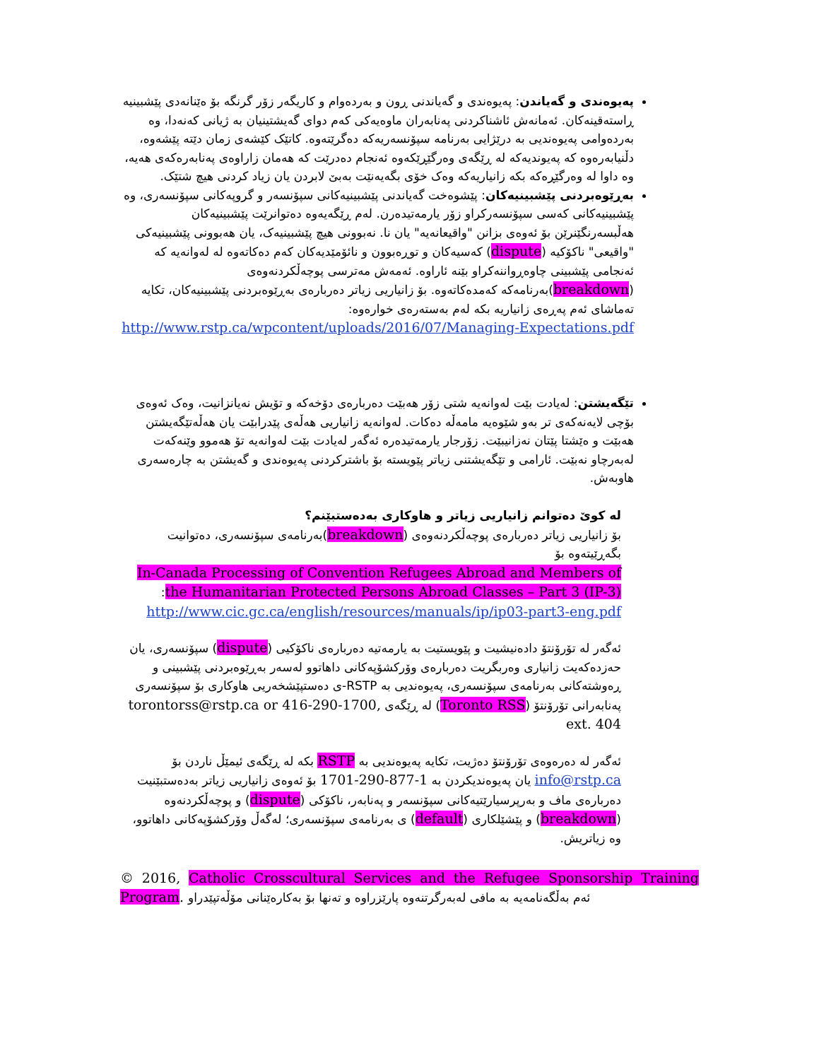پەیوەندی و گەیاندن: پەیوەندی و گەیاندنی ڕون و بەردەوام و کاریگەر زۆر گرنگە بۆ ەێنانەدی پێشبینیە ڕاستەقینەکان. ئەمانەش ئاشناکردنی پەنابەران ماوەیەکی کەم دوای گەیشتینیان بە ژیانی کەنەدا، وە بەردەوامی پەیوەندیی بە درێژایی بەرنامە سپۆنسەریەکە دەگرێتەوە. کاتێک کێشەی زمان دێتە پێشەوە، دڵنیابەرەوە کە پەیوندیەکە لە ڕێگەی وەرگێڕێکەوە ئەنجام دەدرێت کە هەمان زاراوەی پەنابەرەکەی هەیە، وە داوا لە وەرگێڕەکە بکە زانیاریەکە وەک خۆی بگەیەنێت بەبێ لابردن یان زیاد کردنی هیچ شتێک.
بەڕێوەبردنی پێشبینیەکان: پێشوەخت گەیاندنی پێشبینیەکانی سپۆنسەر و گروپەکانی سپۆنسەری، وە پێشبینیەکانی کەسی سپۆنسەرکراو زۆر یارمەتیدەرن. لەم ڕێگەیەوە دەتوانرێت پێشبینیەکان هەڵبسەرنگێنرێن بۆ ئەوەی بزانن "واقیعانەیە" یان نا. نەبوونی هیچ پێشبینیەک، یان هەبوونی پێشبینیەکی "واقیعی" ناکۆکیە (dispute) کەسیەکان و توڕەبوون و نائۆمێدیەکان کەم دەکاتەوە لە لەوانەیە کە ئەنجامی پێشبینی چاوەڕواننەکراو بێنە ئاراوە. ئەمەش مەترسی پوچەڵکردنەوەی (breakdown)بەرنامەکە کەمدەکاتەوە. بۆ زانیاریی زیاتر دەربارەی بەڕێوەبردنی پێشبینیەکان، تکایە تەماشای ئەم پەڕەی زانیاریە بکە لەم بەستەرەی خوارەوە:
http://www.rstp.ca/wpcontent/uploads/2016/07/Managing-Expectations.pdf
تێگەیشتن: لەیادت بێت لەوانەیە شتی زۆر هەبێت دەربارەی دۆخەکە و تۆیش نەیانزانیت، وەک ئەوەی بۆچی لایەنەکەی تر بەو شێوەیە مامەڵە دەکات. لەوانەیە زانیاریی هەڵەی پێدرابێت یان هەڵەتێگەیشتن هەبێت و ەێشتا پێتان نەزانیبێت. زۆرجار یارمەتیدەرە ئەگەر لەیادت بێت لەوانەیە تۆ هەموو وێنەکەت لەبەرچاو نەبێت. ئارامی و تێگەیشتنی زیاتر پێویستە بۆ باشترکردنی پەیوەندی و گەیشتن بە چارەسەری هاوبەش.
لە کوێ دەتوانم زانیاریی زیاتر و هاوکاری بەدەستبێنم؟
بۆ زانیاریی زیاتر دەربارەی پوچەڵکردنەوەی (breakdown)بەرنامەی سپۆنسەری، دەتوانیت بگەڕێیتەوە بۆ
In-Canada Processing of Convention Refugees Abroad and Members of the Humanitarian Protected Persons Abroad Classes – Part 3 (IP-3):
http://www.cic.gc.ca/english/resources/manuals/ip/ip03-part3-eng.pdf
ئەگەر لە تۆرۆنتۆ دادەنیشیت و پێویستیت بە یارمەتیە دەربارەی ناکۆکیی (dispute) سپۆنسەری، یان حەزدەکەیت زانیاری وەربگریت دەربارەی وۆرکشۆپەکانی داهاتوو لەسەر بەڕێوەبردنی پێشبینی و ڕەوشتەکانی بەرنامەی سپۆنسەری، پەیوەندیی بە RSTP-ی دەستپێشخەریی هاوکاری بۆ سپۆنسەری پەنابەرانی تۆرۆنتۆ (Toronto RSS) لە ڕێگەی torontorss@rstp.ca or 416-290-1700, ext. 404
ئەگەر لە دەرەوەی تۆرۆنتۆ دەژیت، تکایە پەیوەندیی بە RSTP بکە لە ڕێگەی ئیمێڵ ناردن بۆ info@rstp.ca یان پەیوەندیکردن بە 1-877-290-1701 بۆ ئەوەی زانیاریی زیاتر بەدەستبێنیت دەربارەی ماف و بەرپرسیارێتیەکانی سپۆنسەر و پەنابەر، ناکۆکی (dispute) و پوچەڵکردنەوە (breakdown) و پێشێلکاری (default) ی بەرنامەی سپۆنسەری؛ لەگەڵ وۆرکشۆپەکانی داهاتوو، وە زیاتریش.
© 2016, Catholic Crosscultural Services and the Refugee Sponsorship Training Program. ئەم بەڵگەنامەیە بە مافی لەبەرگرتنەوە پارێزراوە و تەنها بۆ بەکارەێنانی مۆڵەتپێدراو